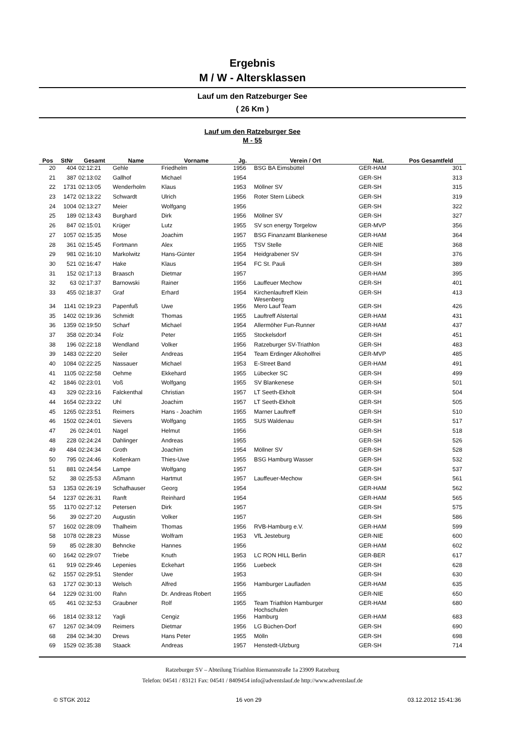Ergebnis
M / W - Altersklassen
Lauf um den Ratzeburger See
( 26 Km )
Lauf um den Ratzeburger See
M - 55
| Pos | StNr | Gesamt | Name | Vorname | Jg. | Verein / Ort | Nat. | Pos Gesamtfeld | |
| --- | --- | --- | --- | --- | --- | --- | --- | --- | --- |
| 20 | 404 | 02:12:21 | Gehle | Friedhelm | 1956 | BSG BA Eimsbüttel | GER-HAM | 301 | |
| 21 | 387 | 02:13:02 | Gallhof | Michael | 1954 | | GER-SH | 313 | |
| 22 | 1731 | 02:13:05 | Wenderholm | Klaus | 1953 | Möllner SV | GER-SH | 315 | |
| 23 | 1472 | 02:13:22 | Schwardt | Ulrich | 1956 | Roter Stern Lübeck | GER-SH | 319 | |
| 24 | 1004 | 02:13:27 | Meier | Wolfgang | 1956 | | GER-SH | 322 | |
| 25 | 189 | 02:13:43 | Burghard | Dirk | 1956 | Möllner SV | GER-SH | 327 | |
| 26 | 847 | 02:15:01 | Krüger | Lutz | 1955 | SV scn energy Torgelow | GER-MVP | 356 | |
| 27 | 1057 | 02:15:35 | Mose | Joachim | 1957 | BSG Finanzamt Blankenese | GER-HAM | 364 | |
| 28 | 361 | 02:15:45 | Fortmann | Alex | 1955 | TSV Stelle | GER-NIE | 368 | |
| 29 | 981 | 02:16:10 | Markolwitz | Hans-Günter | 1954 | Heidgrabener SV | GER-SH | 376 | |
| 30 | 521 | 02:16:47 | Hake | Klaus | 1954 | FC St. Pauli | GER-SH | 389 | |
| 31 | 152 | 02:17:13 | Braasch | Dietmar | 1957 | | GER-HAM | 395 | |
| 32 | 63 | 02:17:37 | Barnowski | Rainer | 1956 | Lauffeuer Mechow | GER-SH | 401 | |
| 33 | 455 | 02:18:37 | Graf | Erhard | 1954 | Kirchenlauftreff Klein Wesenberg | GER-SH | 413 | |
| 34 | 1141 | 02:19:23 | Papenfuß | Uwe | 1956 | Mero Lauf Team | GER-SH | 426 | |
| 35 | 1402 | 02:19:36 | Schmidt | Thomas | 1955 | Lauftreff Alstertal | GER-HAM | 431 | |
| 36 | 1359 | 02:19:50 | Scharf | Michael | 1954 | Allermöher Fun-Runner | GER-HAM | 437 | |
| 37 | 358 | 02:20:34 | Folz | Peter | 1955 | Stockelsdorf | GER-SH | 451 | |
| 38 | 196 | 02:22:18 | Wendland | Volker | 1956 | Ratzeburger SV-Triathlon | GER-SH | 483 | |
| 39 | 1483 | 02:22:20 | Seiler | Andreas | 1954 | Team Erdinger Alkoholfrei | GER-MVP | 485 | |
| 40 | 1084 | 02:22:25 | Nassauer | Michael | 1953 | E-Street Band | GER-HAM | 491 | |
| 41 | 1105 | 02:22:58 | Oehme | Ekkehard | 1955 | Lübecker SC | GER-SH | 499 | |
| 42 | 1846 | 02:23:01 | Voß | Wolfgang | 1955 | SV Blankenese | GER-SH | 501 | |
| 43 | 329 | 02:23:16 | Falckenthal | Christian | 1957 | LT Seeth-Ekholt | GER-SH | 504 | |
| 44 | 1654 | 02:23:22 | Uhl | Joachim | 1957 | LT Seeth-Ekholt | GER-SH | 505 | |
| 45 | 1265 | 02:23:51 | Reimers | Hans - Joachim | 1955 | Marner Lauftreff | GER-SH | 510 | |
| 46 | 1502 | 02:24:01 | Sievers | Wolfgang | 1955 | SUS Waldenau | GER-SH | 517 | |
| 47 | 26 | 02:24:01 | Nagel | Helmut | 1956 | | GER-SH | 518 | |
| 48 | 228 | 02:24:24 | Dahlinger | Andreas | 1955 | | GER-SH | 526 | |
| 49 | 484 | 02:24:34 | Groth | Joachim | 1954 | Möllner SV | GER-SH | 528 | |
| 50 | 795 | 02:24:46 | Kollenkarn | Thies-Uwe | 1955 | BSG Hamburg Wasser | GER-SH | 532 | |
| 51 | 881 | 02:24:54 | Lampe | Wolfgang | 1957 | | GER-SH | 537 | |
| 52 | 38 | 02:25:53 | Aßmann | Hartmut | 1957 | Lauffeuer-Mechow | GER-SH | 561 | |
| 53 | 1353 | 02:26:19 | Schafhauser | Georg | 1954 | | GER-HAM | 562 | |
| 54 | 1237 | 02:26:31 | Ranft | Reinhard | 1954 | | GER-HAM | 565 | |
| 55 | 1170 | 02:27:12 | Petersen | Dirk | 1957 | | GER-SH | 575 | |
| 56 | 39 | 02:27:20 | Augustin | Volker | 1957 | | GER-SH | 586 | |
| 57 | 1602 | 02:28:09 | Thalheim | Thomas | 1956 | RVB-Hamburg e.V. | GER-HAM | 599 | |
| 58 | 1078 | 02:28:23 | Müsse | Wolfram | 1953 | VfL Jesteburg | GER-NIE | 600 | |
| 59 | 85 | 02:28:30 | Behncke | Hannes | 1956 | | GER-HAM | 602 | |
| 60 | 1642 | 02:29:07 | Triebe | Knuth | 1953 | LC RON HILL Berlin | GER-BER | 617 | |
| 61 | 919 | 02:29:46 | Lepenies | Eckehart | 1956 | Luebeck | GER-SH | 628 | |
| 62 | 1557 | 02:29:51 | Stender | Uwe | 1953 | | GER-SH | 630 | |
| 63 | 1727 | 02:30:13 | Welsch | Alfred | 1956 | Hamburger Laufladen | GER-HAM | 635 | |
| 64 | 1229 | 02:31:00 | Rahn | Dr. Andreas Robert | 1955 | | GER-NIE | 650 | |
| 65 | 461 | 02:32:53 | Graubner | Rolf | 1955 | Team Triathlon Hamburger Hochschulen | GER-HAM | 680 | |
| 66 | 1814 | 02:33:12 | Yagli | Cengiz | 1956 | Hamburg | GER-HAM | 683 | |
| 67 | 1267 | 02:34:09 | Reimers | Dietmar | 1956 | LG Büchen-Dorf | GER-SH | 690 | |
| 68 | 284 | 02:34:30 | Drews | Hans Peter | 1955 | Mölln | GER-SH | 698 | |
| 69 | 1529 | 02:35:38 | Staack | Andreas | 1957 | Henstedt-Ulzburg | GER-SH | 714 | |
Ratzeburger SV – Abteilung Triathlon Riemannstraße 1a 23909 Ratzeburg
Telefon: 04541 / 83121 Fax: 04541 / 8409454 info@adventslauf.de http://www.adventslauf.de
© STGK 2012 16 von 29 03.12.2012 15:41:36